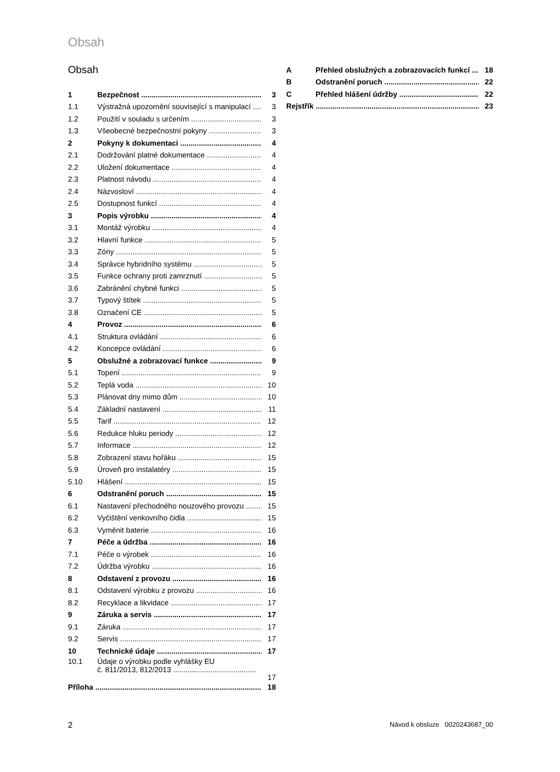Obsah
Obsah
1 Bezpečnost 3
1.1 Výstražná upozornění související s manipulací 3
1.2 Použití v souladu s určením 3
1.3 Všeobecné bezpečnostní pokyny 3
2 Pokyny k dokumentaci 4
2.1 Dodržování platné dokumentace 4
2.2 Uložení dokumentace 4
2.3 Platnost návodu 4
2.4 Názvosloví 4
2.5 Dostupnost funkcí 4
3 Popis výrobku 4
3.1 Montáž výrobku 4
3.2 Hlavní funkce 5
3.3 Zóny 5
3.4 Správce hybridního systému 5
3.5 Funkce ochrany proti zamrznutí 5
3.6 Zabránění chybné funkci 5
3.7 Typový štítek 5
3.8 Označení CE 5
4 Provoz 6
4.1 Struktura ovládání 6
4.2 Koncepce ovládání 6
5 Obslužné a zobrazovací funkce 9
5.1 Topení 9
5.2 Teplá voda 10
5.3 Plánovat dny mimo dům 10
5.4 Základní nastavení 11
5.5 Tarif 12
5.6 Redukce hluku periody 12
5.7 Informace 12
5.8 Zobrazení stavu hořáku 15
5.9 Úroveň pro instalatéry 15
5.10 Hlášení 15
6 Odstranění poruch 15
6.1 Nastavení přechodného nouzového provozu 15
6.2 Vyčištění venkovního čidla 15
6.3 Vyměnit baterie 16
7 Péče a údržba 16
7.1 Péče o výrobek 16
7.2 Údržba výrobku 16
8 Odstavení z provozu 16
8.1 Odstavení výrobku z provozu 16
8.2 Recyklace a likvidace 17
9 Záruka a servis 17
9.1 Záruka 17
9.2 Servis 17
10 Technické údaje 17
10.1 Údaje o výrobku podle vyhlášky EU
č. 811/2013, 812/2013 ........................................ 17
Příloha 18
A Přehled obslužných a zobrazovacích funkcí 18
B Odstranění poruch 22
C Přehled hlášení údržby 22
Rejstřík 23
2 Návod k obsluze 0020243687_00